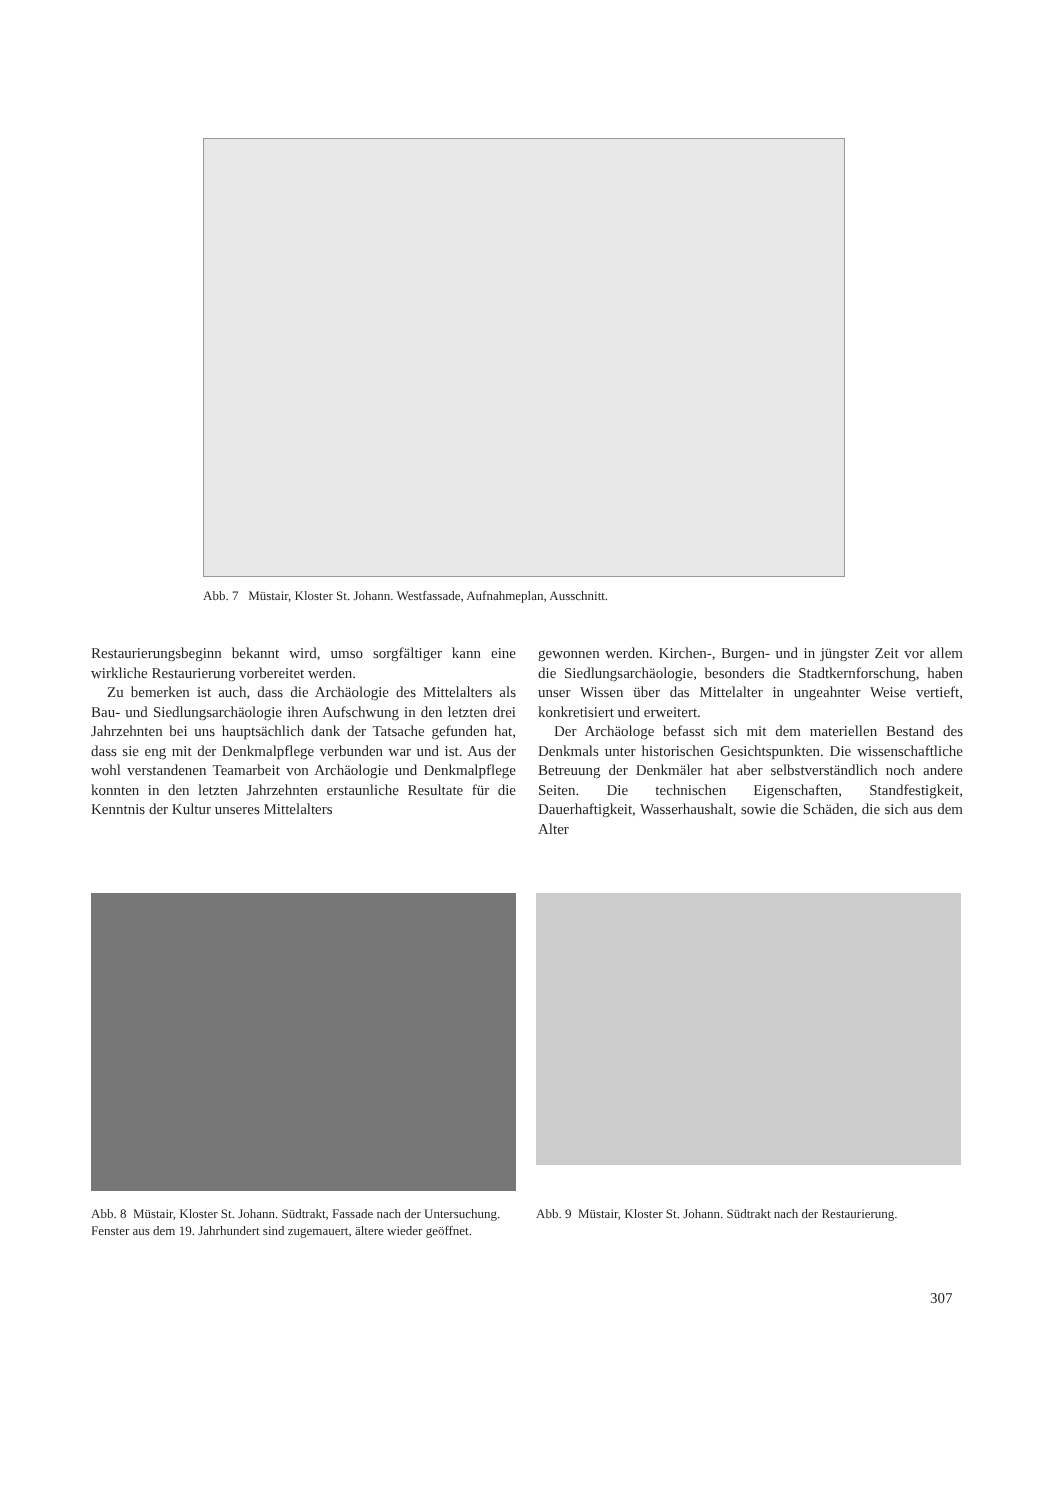Abb. 7 Müstair, Kloster St. Johann. Westfassade, Aufnahmeplan, Ausschnitt.
Restaurierungsbeginn bekannt wird, umso sorgfältiger kann eine wirkliche Restaurierung vorbereitet werden.
Zu bemerken ist auch, dass die Archäologie des Mittelalters als Bau- und Siedlungsarchäologie ihren Aufschwung in den letzten drei Jahrzehnten bei uns hauptsächlich dank der Tatsache gefunden hat, dass sie eng mit der Denkmalpflege verbunden war und ist. Aus der wohl verstandenen Teamarbeit von Archäologie und Denkmalpflege konnten in den letzten Jahrzehnten erstaunliche Resultate für die Kenntnis der Kultur unseres Mittelalters
gewonnen werden. Kirchen-, Burgen- und in jüngster Zeit vor allem die Siedlungsarchäologie, besonders die Stadtkernforschung, haben unser Wissen über das Mittelalter in ungeahnter Weise vertieft, konkretisiert und erweitert.
Der Archäologe befasst sich mit dem materiellen Bestand des Denkmals unter historischen Gesichtspunkten. Die wissenschaftliche Betreuung der Denkmäler hat aber selbstverständlich noch andere Seiten. Die technischen Eigenschaften, Standfestigkeit, Dauerhaftigkeit, Wasserhaushalt, sowie die Schäden, die sich aus dem Alter
Abb. 8 Müstair, Kloster St. Johann. Südtrakt, Fassade nach der Untersuchung. Fenster aus dem 19. Jahrhundert sind zugemauert, ältere wieder geöffnet.
Abb. 9 Müstair, Kloster St. Johann. Südtrakt nach der Restaurierung.
307